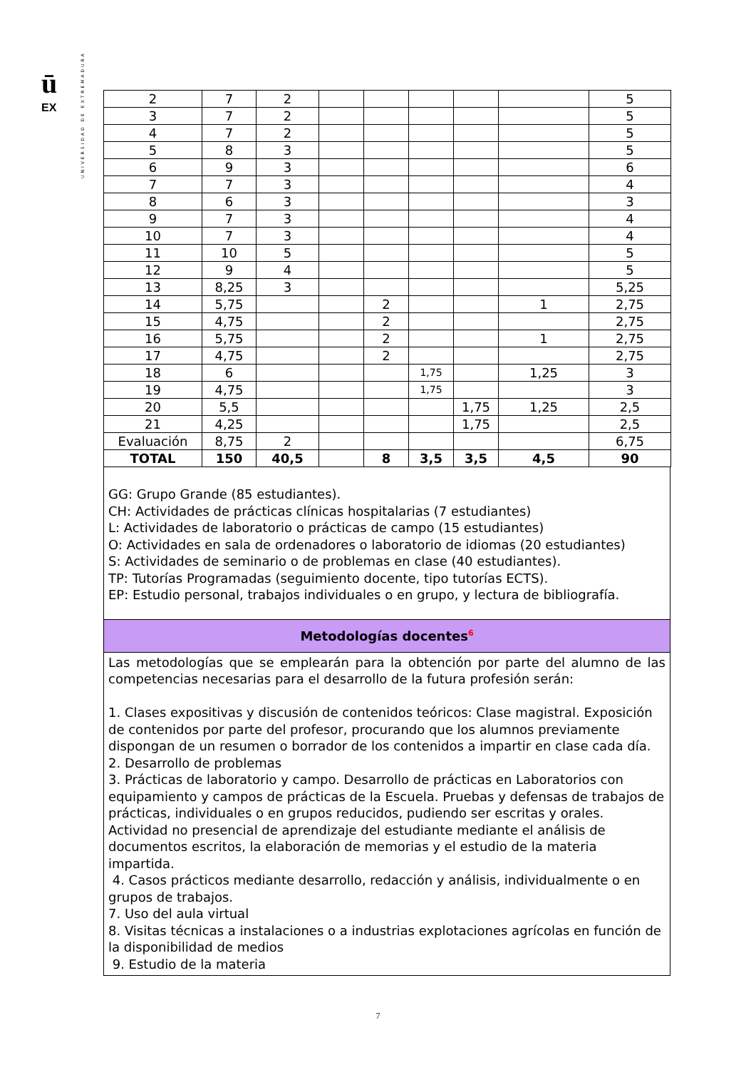UNIVERSIDAD DE EXTREMADURA
ū
EX
| 2 | 7 | 2 | | | | | | 5 |
| 3 | 7 | 2 | | | | | | 5 |
| 4 | 7 | 2 | | | | | | 5 |
| 5 | 8 | 3 | | | | | | 5 |
| 6 | 9 | 3 | | | | | | 6 |
| 7 | 7 | 3 | | | | | | 4 |
| 8 | 6 | 3 | | | | | | 3 |
| 9 | 7 | 3 | | | | | | 4 |
| 10 | 7 | 3 | | | | | | 4 |
| 11 | 10 | 5 | | | | | | 5 |
| 12 | 9 | 4 | | | | | | 5 |
| 13 | 8,25 | 3 | | | | | | 5,25 |
| 14 | 5,75 | | | 2 | | | 1 | 2,75 |
| 15 | 4,75 | | | 2 | | | | 2,75 |
| 16 | 5,75 | | | 2 | | | 1 | 2,75 |
| 17 | 4,75 | | | 2 | | | | 2,75 |
| 18 | 6 | | | | 1,75 | | 1,25 | 3 |
| 19 | 4,75 | | | | 1,75 | | | 3 |
| 20 | 5,5 | | | | | 1,75 | 1,25 | 2,5 |
| 21 | 4,25 | | | | | 1,75 | | 2,5 |
| Evaluación | 8,75 | 2 | | | | | | 6,75 |
| TOTAL | 150 | 40,5 | | 8 | 3,5 | 3,5 | 4,5 | 90 |
GG: Grupo Grande (85 estudiantes).
CH: Actividades de prácticas clínicas hospitalarias (7 estudiantes)
L: Actividades de laboratorio o prácticas de campo (15 estudiantes)
O: Actividades en sala de ordenadores o laboratorio de idiomas (20 estudiantes)
S: Actividades de seminario o de problemas en clase (40 estudiantes).
TP: Tutorías Programadas (seguimiento docente, tipo tutorías ECTS).
EP: Estudio personal, trabajos individuales o en grupo, y lectura de bibliografía.
Metodologías docentes<sup>6</sup>
Las metodologías que se emplearán para la obtención por parte del alumno de las competencias necesarias para el desarrollo de la futura profesión serán:
1. Clases expositivas y discusión de contenidos teóricos: Clase magistral. Exposición de contenidos por parte del profesor, procurando que los alumnos previamente dispongan de un resumen o borrador de los contenidos a impartir en clase cada día.
2. Desarrollo de problemas
3. Prácticas de laboratorio y campo. Desarrollo de prácticas en Laboratorios con equipamiento y campos de prácticas de la Escuela. Pruebas y defensas de trabajos de prácticas, individuales o en grupos reducidos, pudiendo ser escritas y orales. Actividad no presencial de aprendizaje del estudiante mediante el análisis de documentos escritos, la elaboración de memorias y el estudio de la materia impartida.
4. Casos prácticos mediante desarrollo, redacción y análisis, individualmente o en grupos de trabajos.
7. Uso del aula virtual
8. Visitas técnicas a instalaciones o a industrias explotaciones agrícolas en función de la disponibilidad de medios
9. Estudio de la materia
7